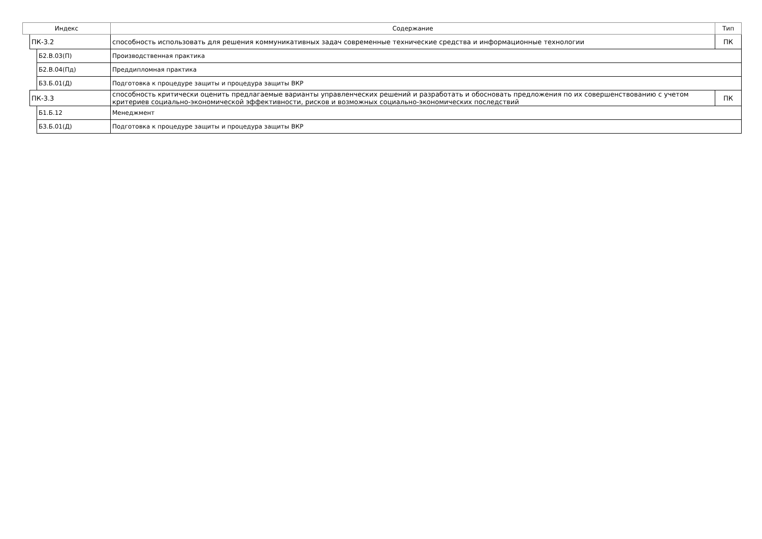| Индекс | | | Содержание | Тип |
| --- | --- | --- | --- | --- |
| | ПК-3.2 | | способность использовать для решения коммуникативных задач современные технические средства и информационные технологии | ПК |
| | | Б2.В.03(П) | Производственная практика | |
| | | Б2.В.04(Пд) | Преддипломная практика | |
| | | Б3.Б.01(Д) | Подготовка к процедуре защиты и процедура защиты ВКР | |
| | ПК-3.3 | | способность критически оценить предлагаемые варианты управленческих решений и разработать и обосновать предложения по их совершенствованию с учетом критериев социально-экономической эффективности, рисков и возможных социально-экономических последствий | ПК |
| | | Б1.Б.12 | Менеджмент | |
| | | Б3.Б.01(Д) | Подготовка к процедуре защиты и процедура защиты ВКР | |